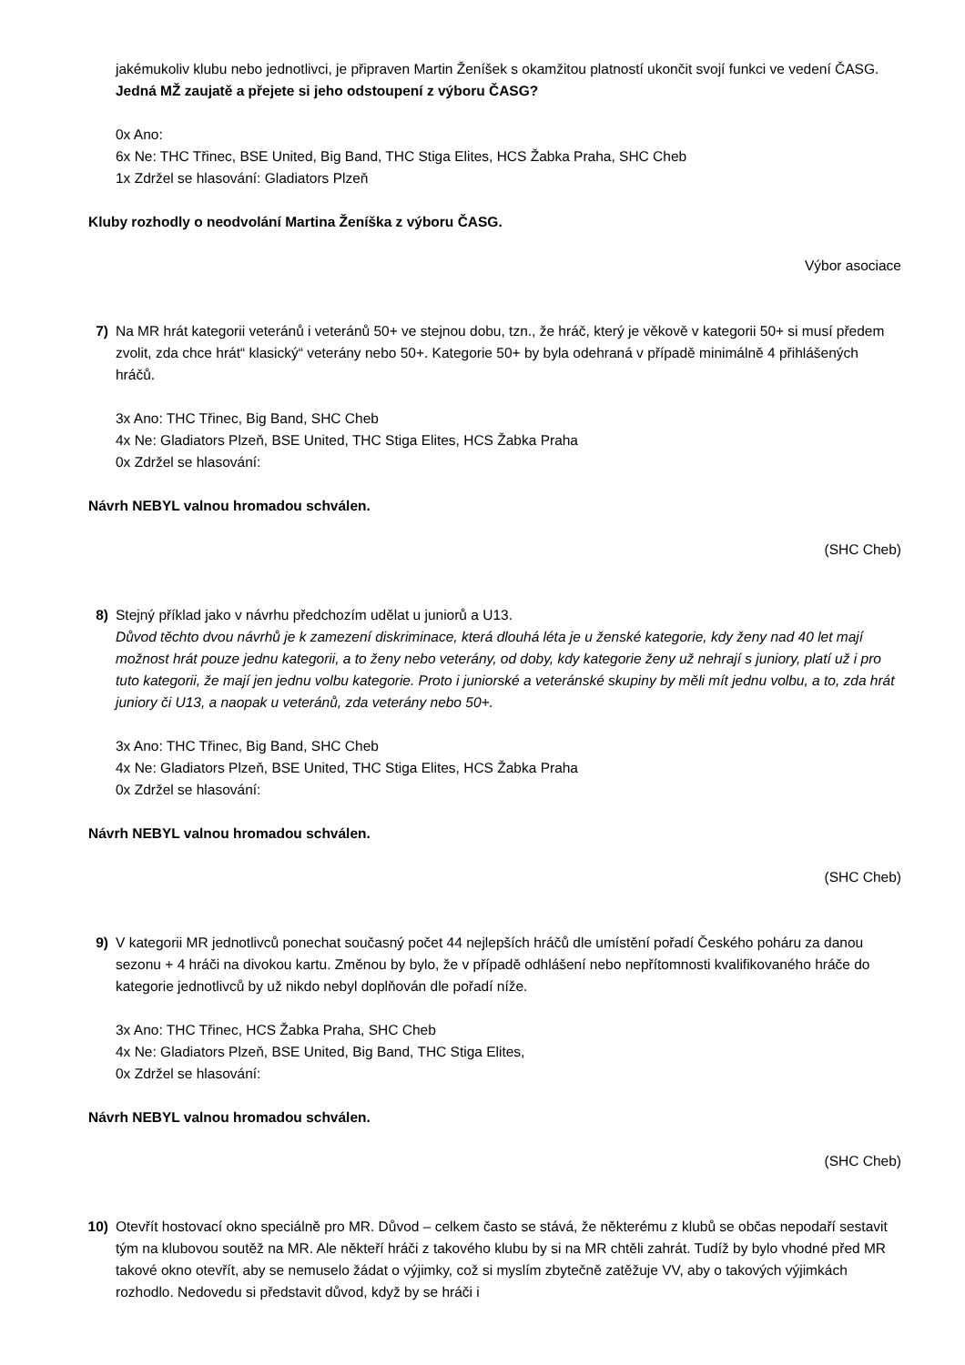jakémukoliv klubu nebo jednotlivci, je připraven Martin Ženíšek s okamžitou platností ukončit svojí funkci ve vedení ČASG. Jedná MŽ zaujatě a přejete si jeho odstoupení z výboru ČASG?
0x Ano:
6x Ne: THC Třinec, BSE United, Big Band, THC Stiga Elites, HCS Žabka Praha, SHC Cheb
1x Zdržel se hlasování: Gladiators Plzeň
Kluby rozhodly o neodvolání Martina Ženíška z výboru ČASG.
Výbor asociace
7) Na MR hrát kategorii veteránů i veteránů 50+ ve stejnou dobu, tzn., že hráč, který je věkově v kategorii 50+ si musí předem zvolit, zda chce hrát“ klasický“ veterány nebo 50+. Kategorie 50+ by byla odehraná v případě minimálně 4 přihlášených hráčů.
3x Ano: THC Třinec, Big Band, SHC Cheb
4x Ne: Gladiators Plzeň, BSE United, THC Stiga Elites, HCS Žabka Praha
0x Zdržel se hlasování:
Návrh NEBYL valnou hromadou schválen.
(SHC Cheb)
8) Stejný příklad jako v návrhu předchozím udělat u juniorů a U13.
Důvod těchto dvou návrhů je k zamezení diskriminace, která dlouhá léta je u ženské kategorie, kdy ženy nad 40 let mají možnost hrát pouze jednu kategorii, a to ženy nebo veterány, od doby, kdy kategorie ženy už nehrají s juniory, platí už i pro tuto kategorii, že mají jen jednu volbu kategorie. Proto i juniorské a veteránské skupiny by měli mít jednu volbu, a to, zda hrát juniory či U13, a naopak u veteránů, zda veterány nebo 50+.
3x Ano: THC Třinec, Big Band, SHC Cheb
4x Ne: Gladiators Plzeň, BSE United, THC Stiga Elites, HCS Žabka Praha
0x Zdržel se hlasování:
Návrh NEBYL valnou hromadou schválen.
(SHC Cheb)
9) V kategorii MR jednotlivců ponechat současný počet 44 nejlepších hráčů dle umístění pořadí Českého poháru za danou sezonu + 4 hráči na divokou kartu. Změnou by bylo, že v případě odhlášení nebo nepřítomnosti kvalifikovaného hráče do kategorie jednotlivců by už nikdo nebyl doplňován dle pořadí níže.
3x Ano: THC Třinec, HCS Žabka Praha, SHC Cheb
4x Ne: Gladiators Plzeň, BSE United, Big Band, THC Stiga Elites,
0x Zdržel se hlasování:
Návrh NEBYL valnou hromadou schválen.
(SHC Cheb)
10) Otevřít hostovací okno speciálně pro MR. Důvod – celkem často se stává, že některému z klubů se občas nepodaří sestavit tým na klubovou soutěž na MR. Ale někteří hráči z takového klubu by si na MR chtěli zahrát. Tudíž by bylo vhodné před MR takové okno otevřít, aby se nemuselo žádat o výjimky, což si myslím zbytečně zatěžuje VV, aby o takových výjimkách rozhodlo. Nedovedu si představit důvod, když by se hráči i